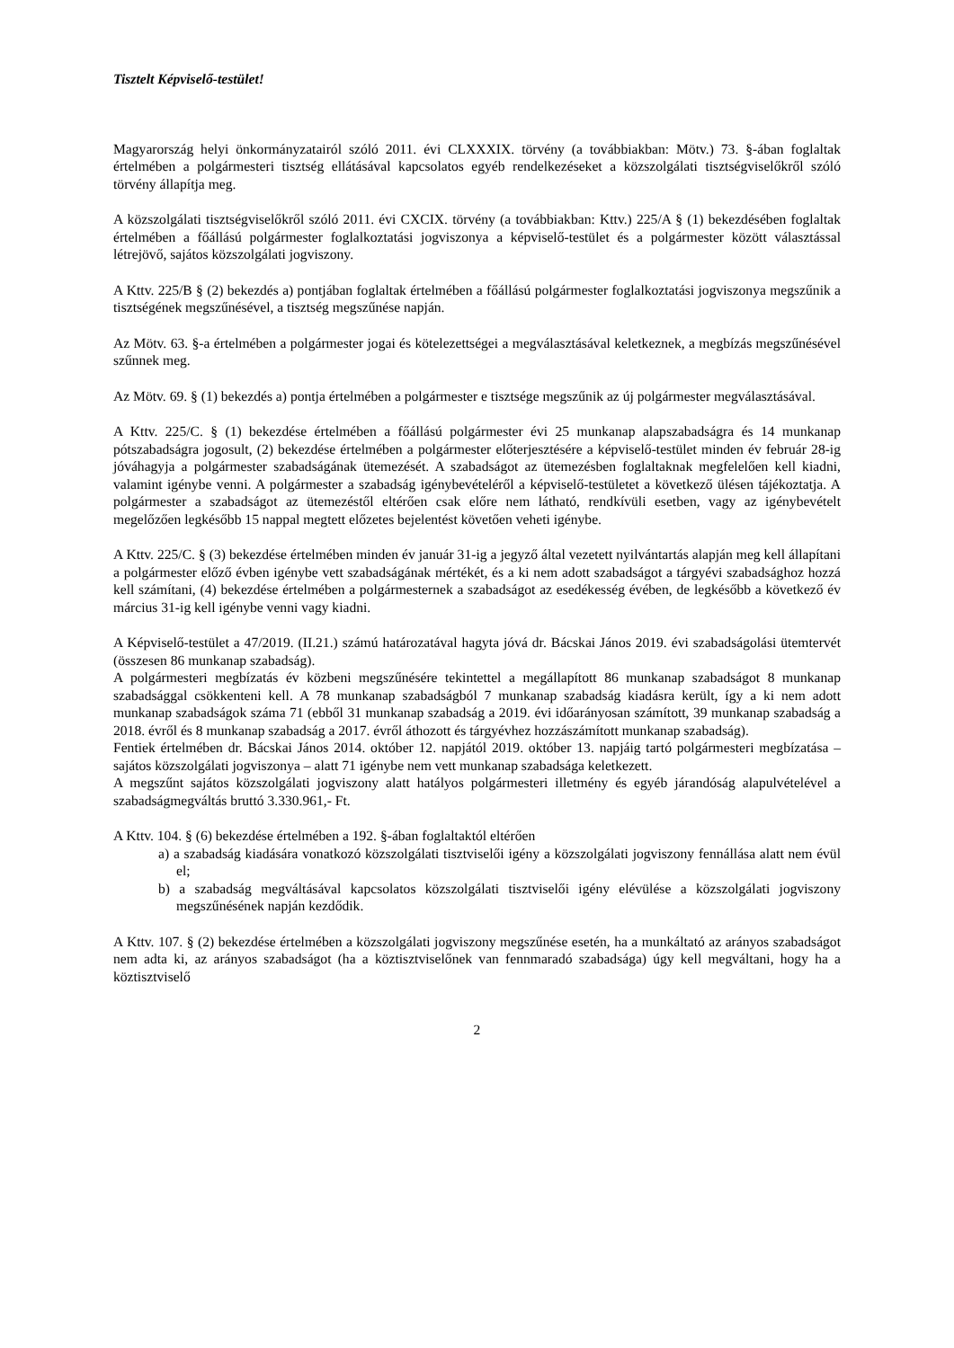Tisztelt Képviselő-testület!
Magyarország helyi önkormányzatairól szóló 2011. évi CLXXXIX. törvény (a továbbiakban: Mötv.) 73. §-ában foglaltak értelmében a polgármesteri tisztség ellátásával kapcsolatos egyéb rendelkezéseket a közszolgálati tisztségviselőkről szóló törvény állapítja meg.
A közszolgálati tisztségviselőkről szóló 2011. évi CXCIX. törvény (a továbbiakban: Kttv.) 225/A § (1) bekezdésében foglaltak értelmében a főállású polgármester foglalkoztatási jogviszonya a képviselő-testület és a polgármester között választással létrejövő, sajátos közszolgálati jogviszony.
A Kttv. 225/B § (2) bekezdés a) pontjában foglaltak értelmében a főállású polgármester foglalkoztatási jogviszonya megszűnik a tisztségének megszűnésével, a tisztség megszűnése napján.
Az Mötv. 63. §-a értelmében a polgármester jogai és kötelezettségei a megválasztásával keletkeznek, a megbízás megszűnésével szűnnek meg.
Az Mötv. 69. § (1) bekezdés a) pontja értelmében a polgármester e tisztsége megszűnik az új polgármester megválasztásával.
A Kttv. 225/C. § (1) bekezdése értelmében a főállású polgármester évi 25 munkanap alapszabadságra és 14 munkanap pótszabadságra jogosult, (2) bekezdése értelmében a polgármester előterjesztésére a képviselő-testület minden év február 28-ig jóváhagyja a polgármester szabadságának ütemezését. A szabadságot az ütemezésben foglaltaknak megfelelően kell kiadni, valamint igénybe venni. A polgármester a szabadság igénybevételéről a képviselő-testületet a következő ülésen tájékoztatja. A polgármester a szabadságot az ütemezéstől eltérően csak előre nem látható, rendkívüli esetben, vagy az igénybevételt megelőzően legkésőbb 15 nappal megtett előzetes bejelentést követően veheti igénybe.
A Kttv. 225/C. § (3) bekezdése értelmében minden év január 31-ig a jegyző által vezetett nyilvántartás alapján meg kell állapítani a polgármester előző évben igénybe vett szabadságának mértékét, és a ki nem adott szabadságot a tárgyévi szabadsághoz hozzá kell számítani, (4) bekezdése értelmében a polgármesternek a szabadságot az esedékesség évében, de legkésőbb a következő év március 31-ig kell igénybe venni vagy kiadni.
A Képviselő-testület a 47/2019. (II.21.) számú határozatával hagyta jóvá dr. Bácskai János 2019. évi szabadságolási ütemtervét (összesen 86 munkanap szabadság).
A polgármesteri megbízatás év közbeni megszűnésére tekintettel a megállapított 86 munkanap szabadságot 8 munkanap szabadsággal csökkenteni kell. A 78 munkanap szabadságból 7 munkanap szabadság kiadásra került, így a ki nem adott munkanap szabadságok száma 71 (ebből 31 munkanap szabadság a 2019. évi időarányosan számított, 39 munkanap szabadság a 2018. évről és 8 munkanap szabadság a 2017. évről áthozott és tárgyévhez hozzászámított munkanap szabadság).
Fentiek értelmében dr. Bácskai János 2014. október 12. napjától 2019. október 13. napjáig tartó polgármesteri megbízatása – sajátos közszolgálati jogviszonya – alatt 71 igénybe nem vett munkanap szabadsága keletkezett.
A megszűnt sajátos közszolgálati jogviszony alatt hatályos polgármesteri illetmény és egyéb járandóság alapulvételével a szabadságmegváltás bruttó 3.330.961,- Ft.
A Kttv. 104. § (6) bekezdése értelmében a 192. §-ában foglaltaktól eltérően
a) a szabadság kiadására vonatkozó közszolgálati tisztviselői igény a közszolgálati jogviszony fennállása alatt nem évül el;
b) a szabadság megváltásával kapcsolatos közszolgálati tisztviselői igény elévülése a közszolgálati jogviszony megszűnésének napján kezdődik.
A Kttv. 107. § (2) bekezdése értelmében a közszolgálati jogviszony megszűnése esetén, ha a munkáltató az arányos szabadságot nem adta ki, az arányos szabadságot (ha a köztisztviselőnek van fennmaradó szabadsága) úgy kell megváltani, hogy ha a köztisztviselő
2